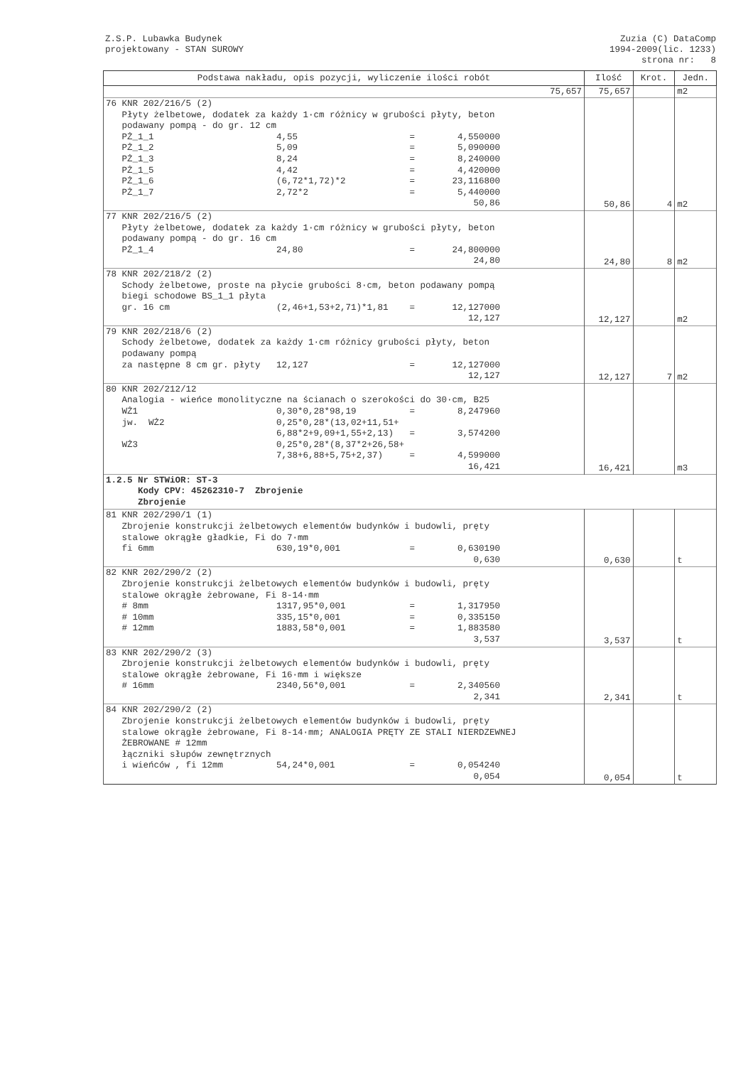Z.S.P. Lubawka Budynek
projektowany - STAN SUROWY
Zuzia (C) DataComp
1994-2009(lic. 1233)
strona nr: 8
| Podstawa nakładu, opis pozycji, wyliczenie ilości robót | Ilość | Krot. | Jedn. |
| --- | --- | --- | --- |
| 75,657 | 75,657 | | m2 |
| 76 KNR 202/216/5 (2) Płyty żelbetowe, dodatek za każdy 1·cm różnicy w grubości płyty, beton podawany pompą - do gr. 12 cm PŻ_1_1 4,55 = 4,550000 PŻ_1_2 5,09 = 5,090000 PŻ_1_3 8,24 = 8,240000 PŻ_1_5 4,42 = 4,420000 PŻ_1_6 (6,72*1,72)*2 = 23,116800 PŻ_1_7 2,72*2 = 5,440000 50,86 | 50,86 | 4 | m2 |
| 77 KNR 202/216/5 (2) Płyty żelbetowe, dodatek za każdy 1·cm różnicy w grubości płyty, beton podawany pompą - do gr. 16 cm PŻ_1_4 24,80 = 24,800000 24,80 | 24,80 | 8 | m2 |
| 78 KNR 202/218/2 (2) Schody żelbetowe, proste na płycie grubości 8·cm, beton podawany pompą biegi schodowe BS_1_1 płyta gr. 16 cm (2,46+1,53+2,71)*1,81 = 12,127000 12,127 | 12,127 | | m2 |
| 79 KNR 202/218/6 (2) Schody żelbetowe, dodatek za każdy 1·cm różnicy grubości płyty, beton podawany pompą za następne 8 cm gr. płyty 12,127 = 12,127000 12,127 | 12,127 | 7 | m2 |
| 80 KNR 202/212/12 Analogia - wieńce monolityczne na ścianach o szerokości do 30·cm, B25 WŻ1 0,30*0,28*98,19 = 8,247960 jw. WŻ2 0,25*0,28*(13,02+11,51+ 6,88*2+9,09+1,55+2,13) = 3,574200 WŻ3 0,25*0,28*(8,37*2+26,58+ 7,38+6,88+5,75+2,37) = 4,599000 16,421 | 16,421 | | m3 |
| 1.2.5 Nr STWiOR: ST-3 Kody CPV: 45262310-7 Zbrojenie Zbrojenie | | | |
| 81 KNR 202/290/1 (1) Zbrojenie konstrukcji żelbetowych elementów budynków i budowli, pręty stalowe okrągłe gładkie, Fi do 7·mm fi 6mm 630,19*0,001 = 0,630190 0,630 | 0,630 | | t |
| 82 KNR 202/290/2 (2) Zbrojenie konstrukcji żelbetowych elementów budynków i budowli, pręty stalowe okrągłe żebrowane, Fi 8-14·mm # 8mm 1317,95*0,001 = 1,317950 # 10mm 335,15*0,001 = 0,335150 # 12mm 1883,58*0,001 = 1,883580 3,537 | 3,537 | | t |
| 83 KNR 202/290/2 (3) Zbrojenie konstrukcji żelbetowych elementów budynków i budowli, pręty stalowe okrągłe żebrowane, Fi 16·mm i większe # 16mm 2340,56*0,001 = 2,340560 2,341 | 2,341 | | t |
| 84 KNR 202/290/2 (2) Zbrojenie konstrukcji żelbetowych elementów budynków i budowli, pręty stalowe okrągłe żebrowane, Fi 8-14·mm; ANALOGIA PRĘTY ZE STALI NIERDZEWNEJ ŻEBROWANE # 12mm łączniki słupów zewnętrznych i wieńców , fi 12mm 54,24*0,001 = 0,054240 0,054 | 0,054 | | t |